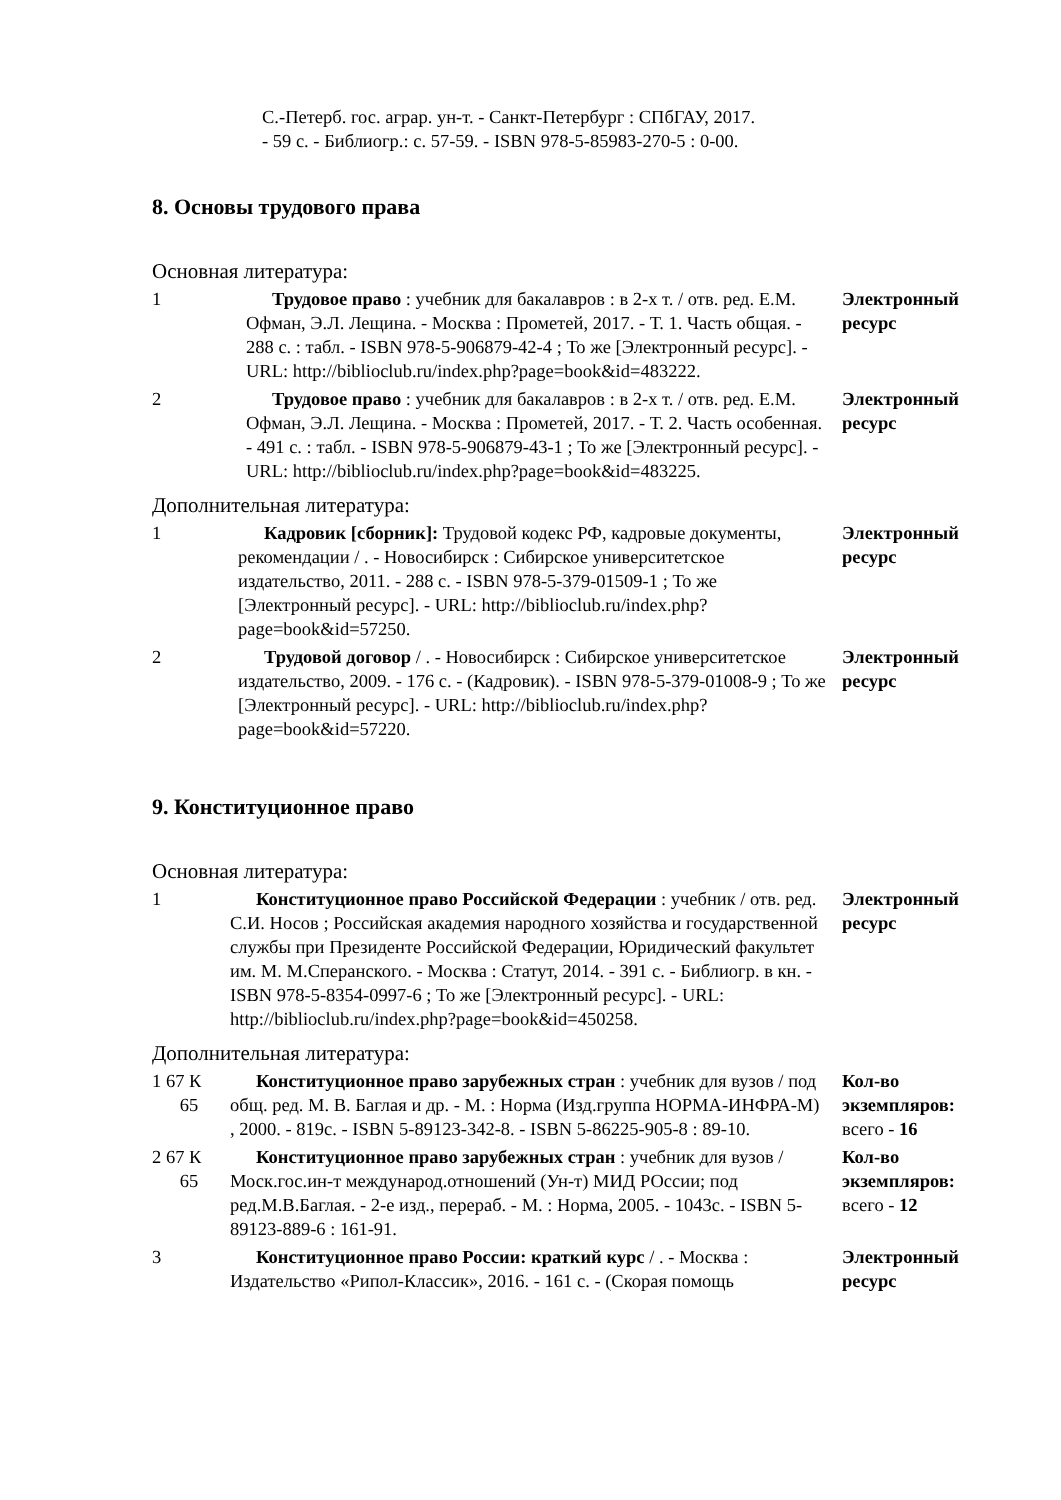С.-Петерб. гос. аграр. ун-т. - Санкт-Петербург : СПбГАУ, 2017.
- 59 с. - Библиогр.: с. 57-59. - ISBN 978-5-85983-270-5 : 0-00.
8. Основы трудового права
Основная литература:
| 1 | Трудовое право : учебник для бакалавров : в 2-х т. / отв. ред. Е.М. Офман, Э.Л. Лещина. - Москва : Прометей, 2017. - Т. 1. Часть общая. - 288 с. : табл. - ISBN 978-5-906879-42-4 ; То же [Электронный ресурс]. - URL: http://biblioclub.ru/index.php?page=book&id=483222. | Электронный ресурс |
| 2 | Трудовое право : учебник для бакалавров : в 2-х т. / отв. ред. Е.М. Офман, Э.Л. Лещина. - Москва : Прометей, 2017. - Т. 2. Часть особенная. - 491 с. : табл. - ISBN 978-5-906879-43-1 ; То же [Электронный ресурс]. - URL: http://biblioclub.ru/index.php?page=book&id=483225. | Электронный ресурс |
Дополнительная литература:
| 1 | Кадровик [сборник]: Трудовой кодекс РФ, кадровые документы, рекомендации / . - Новосибирск : Сибирское университетское издательство, 2011. - 288 с. - ISBN 978-5-379-01509-1 ; То же [Электронный ресурс]. - URL: http://biblioclub.ru/index.php?page=book&id=57250. | Электронный ресурс |
| 2 | Трудовой договор / . - Новосибирск : Сибирское университетское издательство, 2009. - 176 с. - (Кадровик). - ISBN 978-5-379-01008-9 ; То же [Электронный ресурс]. - URL: http://biblioclub.ru/index.php?page=book&id=57220. | Электронный ресурс |
9. Конституционное право
Основная литература:
| 1 | Конституционное право Российской Федерации : учебник / отв. ред. С.И. Носов ; Российская академия народного хозяйства и государственной службы при Президенте Российской Федерации, Юридический факультет им. М. М.Сперанского. - Москва : Статут, 2014. - 391 с. - Библиогр. в кн. - ISBN 978-5-8354-0997-6 ; То же [Электронный ресурс]. - URL: http://biblioclub.ru/index.php?page=book&id=450258. | Электронный ресурс |
Дополнительная литература:
| 1 67 К 65 | Конституционное право зарубежных стран : учебник для вузов / под общ. ред. М. В. Баглая и др. - М. : Норма (Изд.группа НОРМА-ИНФРА-М) , 2000. - 819с. - ISBN 5-89123-342-8. - ISBN 5-86225-905-8 : 89-10. | Кол-во экземпляров: всего - 16 |
| 2 67 К 65 | Конституционное право зарубежных стран : учебник для вузов / Моск.гос.ин-т международ.отношений (Ун-т) МИД РОссии; под ред.М.В.Баглая. - 2-е изд., перераб. - М. : Норма, 2005. - 1043с. - ISBN 5-89123-889-6 : 161-91. | Кол-во экземпляров: всего - 12 |
| 3 | Конституционное право России: краткий курс / . - Москва : Издательство «Рипол-Классик», 2016. - 161 с. - (Скорая помощь | Электронный ресурс |